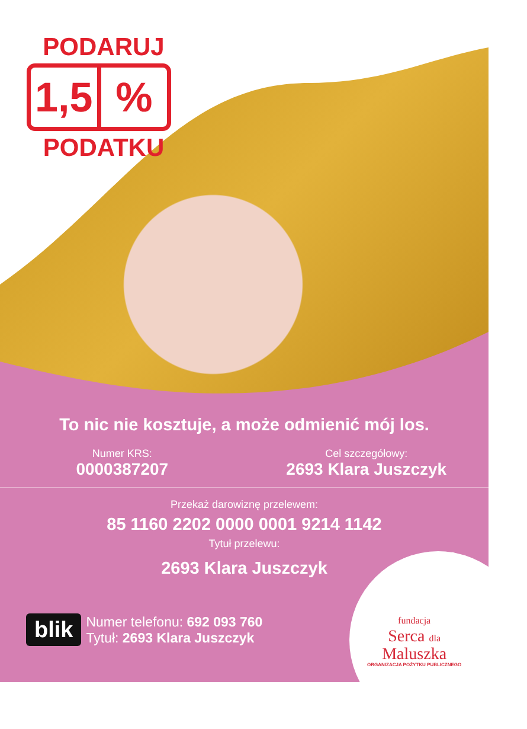PODARUJ
1,5%
PODATKU
To nic nie kosztuje, a może odmienić mój los.
Numer KRS:
0000387207
Cel szczegółowy:
2693 Klara Juszczyk
Przekaż darowiznę przelewem:
85 1160 2202 0000 0001 9214 1142
Tytuł przelewu:
2693 Klara Juszczyk
blik
Numer telefonu: 692 093 760
Tytuł: 2693 Klara Juszczyk
fundacja
Serca dla
Maluszka
ORGANIZACJA POŻYTKU PUBLICZNEGO